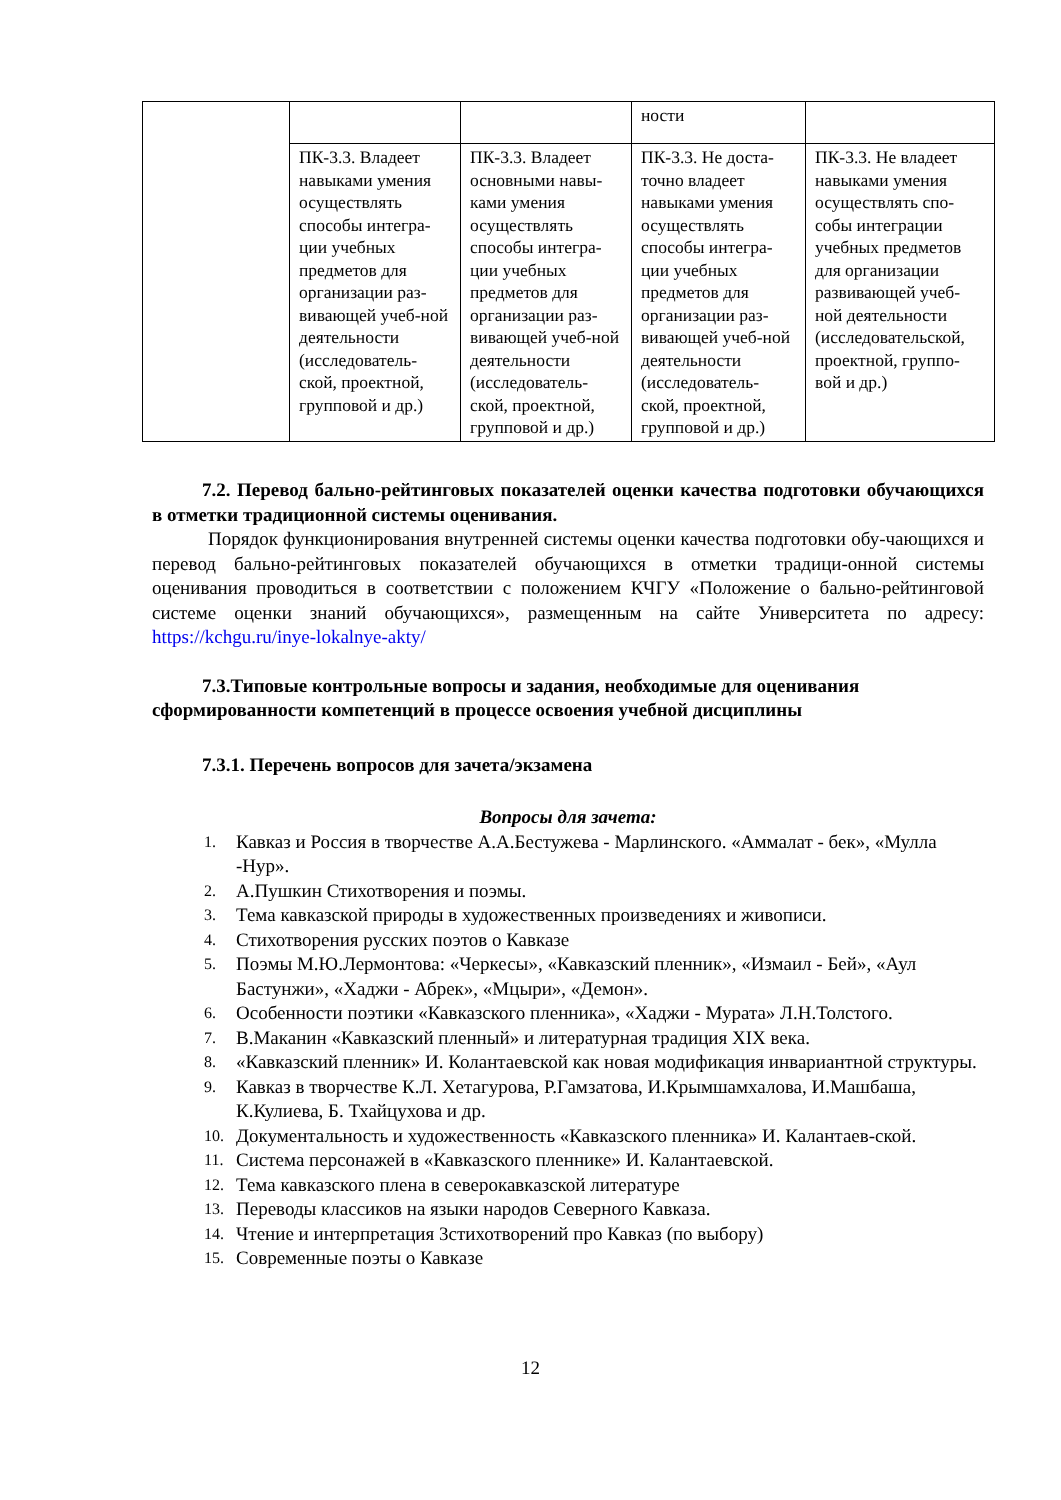| | | | ности | |
| | ПК-3.3. Владеет навыками умения осуществлять способы интегра-ции учебных предметов для организации раз-вивающей учеб-ной деятельности (исследователь-ской, проектной, групповой и др.) | ПК-3.3. Владеет основными навы-ками умения осуществлять способы интегра-ции учебных предметов для организации раз-вивающей учеб-ной деятельности (исследователь-ской, проектной, групповой и др.) | ПК-3.3. Не доста-точно владеет навыками умения осуществлять способы интегра-ции учебных предметов для организации раз-вивающей учеб-ной деятельности (исследователь-ской, проектной, групповой и др.) | ПК-3.3. Не владеет навыками умения осуществлять спо-собы интеграции учебных предметов для организации развивающей учеб-ной деятельности (исследовательской, проектной, группо-вой и др.) |
7.2. Перевод бально-рейтинговых показателей оценки качества подготовки обучающихся в отметки традиционной системы оценивания.
Порядок функционирования внутренней системы оценки качества подготовки обу-чающихся и перевод бально-рейтинговых показателей обучающихся в отметки традици-онной системы оценивания проводиться в соответствии с положением КЧГУ «Положение о бально-рейтинговой системе оценки знаний обучающихся», размещенным на сайте Университета по адресу: https://kchgu.ru/inye-lokalnye-akty/
7.3.Типовые контрольные вопросы и задания, необходимые для оценивания сформированности компетенций в процессе освоения учебной дисциплины
7.3.1. Перечень вопросов для зачета/экзамена
Вопросы для зачета:
1. Кавказ и Россия в творчестве А.А.Бестужева - Марлинского. «Аммалат - бек», «Мулла -Нур».
2. А.Пушкин Стихотворения и поэмы.
3. Тема кавказской природы в художественных произведениях и живописи.
4. Стихотворения русских поэтов о Кавказе
5. Поэмы М.Ю.Лермонтова: «Черкесы», «Кавказский пленник», «Измаил - Бей», «Аул Бастунжи», «Хаджи - Абрек», «Мцыри», «Демон».
6. Особенности поэтики «Кавказского пленника», «Хаджи - Мурата» Л.Н.Толстого.
7. В.Маканин «Кавказский пленный» и литературная традиция XIX века.
8. «Кавказский пленник» И. Колантаевской как новая модификация инвариантной структуры.
9. Кавказ в творчестве К.Л. Хетагурова, Р.Гамзатова, И.Крымшамхалова, И.Машбаша, К.Кулиева, Б. Тхайцухова и др.
10. Документальность и художественность «Кавказского пленника» И. Калантаев-ской.
11. Система персонажей в «Кавказского пленнике» И. Калантаевской.
12. Тема кавказского плена в северокавказской литературе
13. Переводы классиков на языки народов Северного Кавказа.
14. Чтение и интерпретация 3стихотворений про Кавказ (по выбору)
15. Современные поэты о Кавказе
12